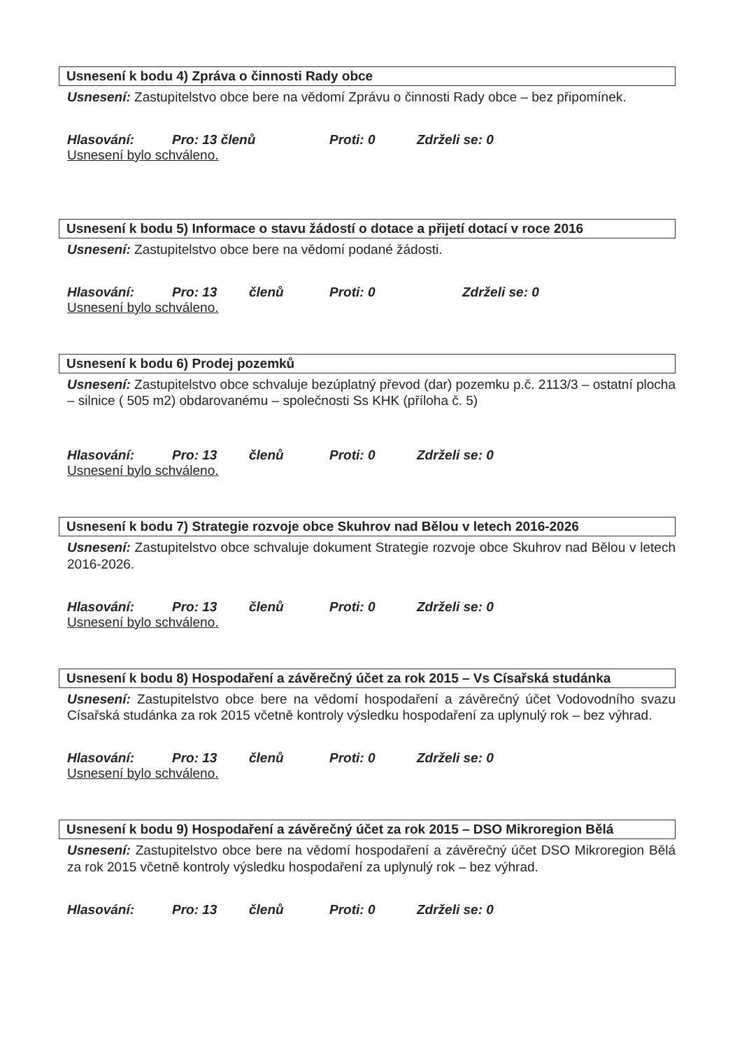Usnesení k bodu 4) Zpráva o činnosti Rady obce
Usnesení: Zastupitelstvo obce bere na vědomí Zprávu o činnosti Rady obce – bez připomínek.
Hlasování: Pro: 13 členů Proti: 0 Zdrželi se: 0
Usnesení bylo schváleno.
Usnesení k bodu 5) Informace o stavu žádostí o dotace a přijetí dotací v roce 2016
Usnesení: Zastupitelstvo obce bere na vědomí podané žádosti.
Hlasování: Pro: 13 členů Proti: 0 Zdrželi se: 0
Usnesení bylo schváleno.
Usnesení k bodu 6) Prodej pozemků
Usnesení: Zastupitelstvo obce schvaluje bezúplatný převod (dar) pozemku p.č. 2113/3 – ostatní plocha – silnice ( 505 m2) obdarovanému – společnosti Ss KHK (příloha č. 5)
Hlasování: Pro: 13 členů Proti: 0 Zdrželi se: 0
Usnesení bylo schváleno.
Usnesení k bodu 7) Strategie rozvoje obce Skuhrov nad Bělou v letech 2016-2026
Usnesení: Zastupitelstvo obce schvaluje dokument Strategie rozvoje obce Skuhrov nad Bělou v letech 2016-2026.
Hlasování: Pro: 13 členů Proti: 0 Zdrželi se: 0
Usnesení bylo schváleno.
Usnesení k bodu 8) Hospodaření a závěrečný účet za rok 2015 – Vs Císařská studánka
Usnesení: Zastupitelstvo obce bere na vědomí hospodaření a závěrečný účet Vodovodního svazu Císařská studánka za rok 2015 včetně kontroly výsledku hospodaření za uplynulý rok – bez výhrad.
Hlasování: Pro: 13 členů Proti: 0 Zdrželi se: 0
Usnesení bylo schváleno.
Usnesení k bodu 9) Hospodaření a závěrečný účet za rok 2015 – DSO Mikroregion Bělá
Usnesení: Zastupitelstvo obce bere na vědomí hospodaření a závěrečný účet DSO Mikroregion Bělá za rok 2015 včetně kontroly výsledku hospodaření za uplynulý rok – bez výhrad.
Hlasování: Pro: 13 členů Proti: 0 Zdrželi se: 0